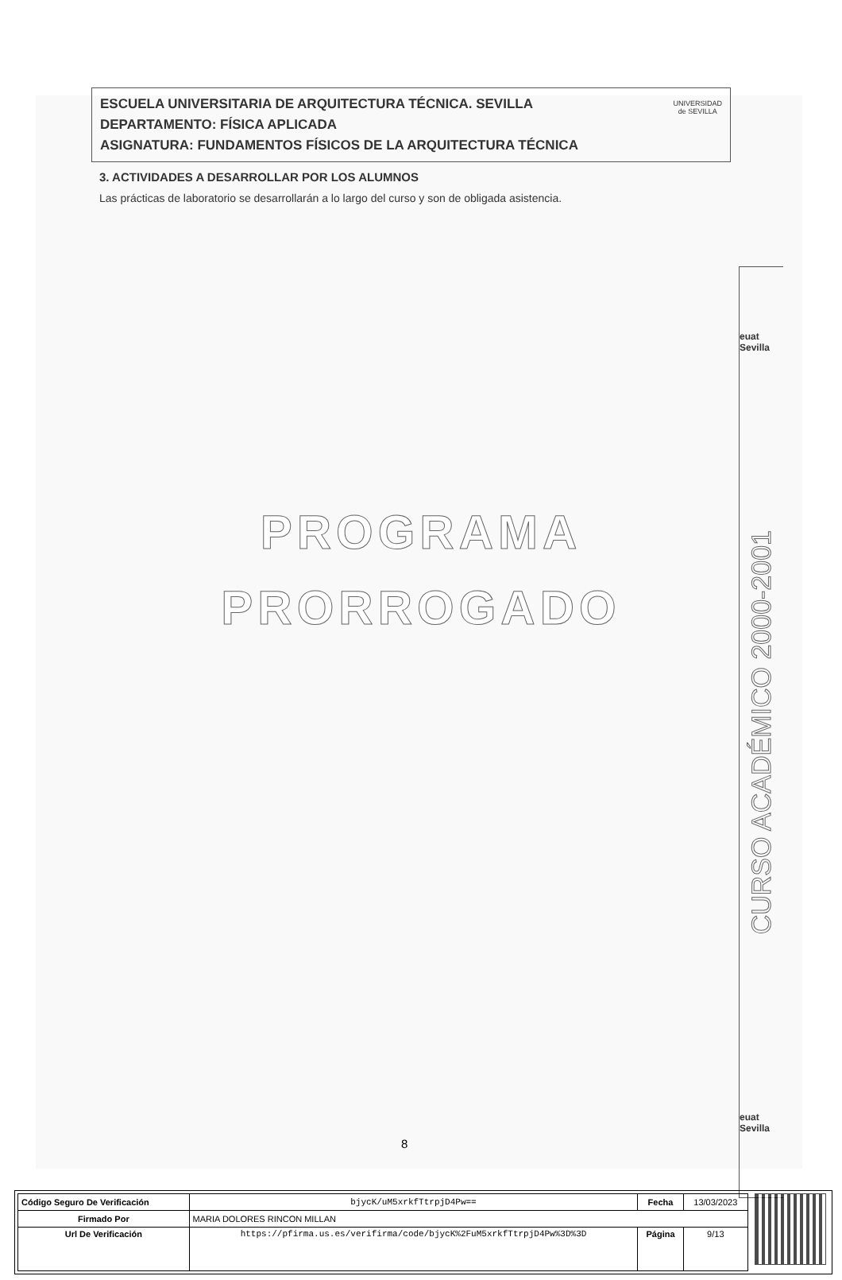ESCUELA UNIVERSITARIA DE ARQUITECTURA TÉCNICA. SEVILLA
DEPARTAMENTO: FÍSICA APLICADA
ASIGNATURA: FUNDAMENTOS FÍSICOS DE LA ARQUITECTURA TÉCNICA
UNIVERSIDAD
de SEVILLA
3. ACTIVIDADES A DESARROLLAR POR LOS ALUMNOS
Las prácticas de laboratorio se desarrollarán a lo largo del curso y son de obligada asistencia.
PROGRAMA
PRORROGADO
euat Sevilla
CURSO ACADÉMICO 2000-2001
euat Sevilla
8
| Código Seguro De Verificación | bjycK/uM5xrkfTtrpjD4Pw== | Fecha | 13/03/2023 |
| Firmado Por | MARIA DOLORES RINCON MILLAN | | |
| Url De Verificación | https://pfirma.us.es/verifirma/code/bjycK%2FuM5xrkfTtrpjD4Pw%3D%3D | Página | 9/13 |